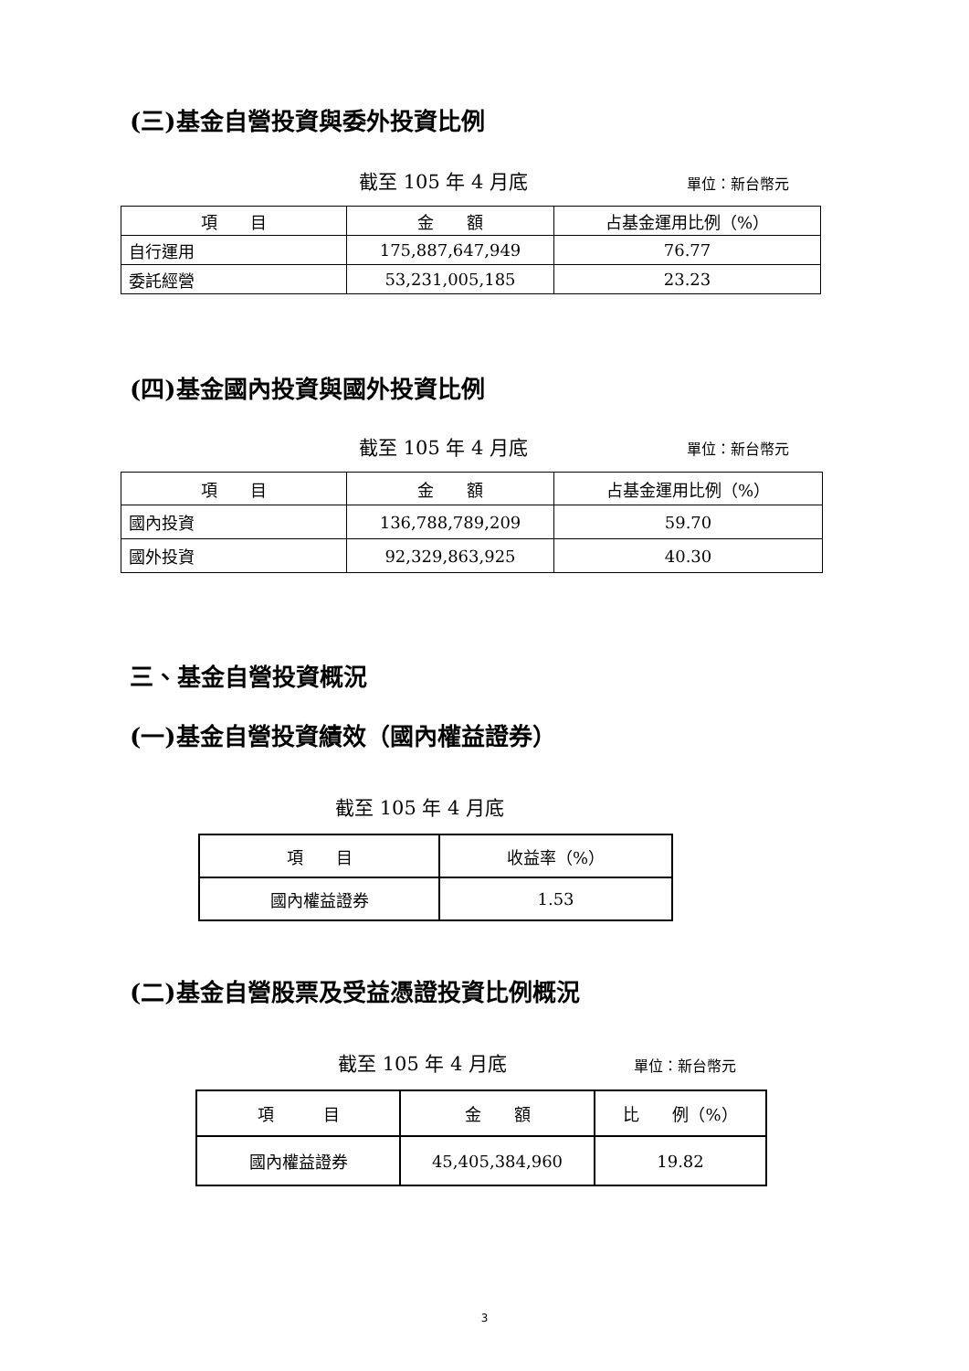(三)基金自營投資與委外投資比例
截至 105 年 4 月底 單位：新台幣元
| 項 目 | 金 額 | 占基金運用比例（%） |
| 自行運用 | 175,887,647,949 | 76.77 |
| 委託經營 | 53,231,005,185 | 23.23 |
(四)基金國內投資與國外投資比例
截至 105 年 4 月底 單位：新台幣元
| 項 目 | 金 額 | 占基金運用比例（%） |
| 國內投資 | 136,788,789,209 | 59.70 |
| 國外投資 | 92,329,863,925 | 40.30 |
三、基金自營投資概況
(一)基金自營投資績效（國內權益證券）
截至 105 年 4 月底
| 項 目 | 收益率（%） |
| 國內權益證券 | 1.53 |
(二)基金自營股票及受益憑證投資比例概況
截至 105 年 4 月底 單位：新台幣元
| 項 目 | 金 額 | 比 例（%） |
| 國內權益證券 | 45,405,384,960 | 19.82 |
3